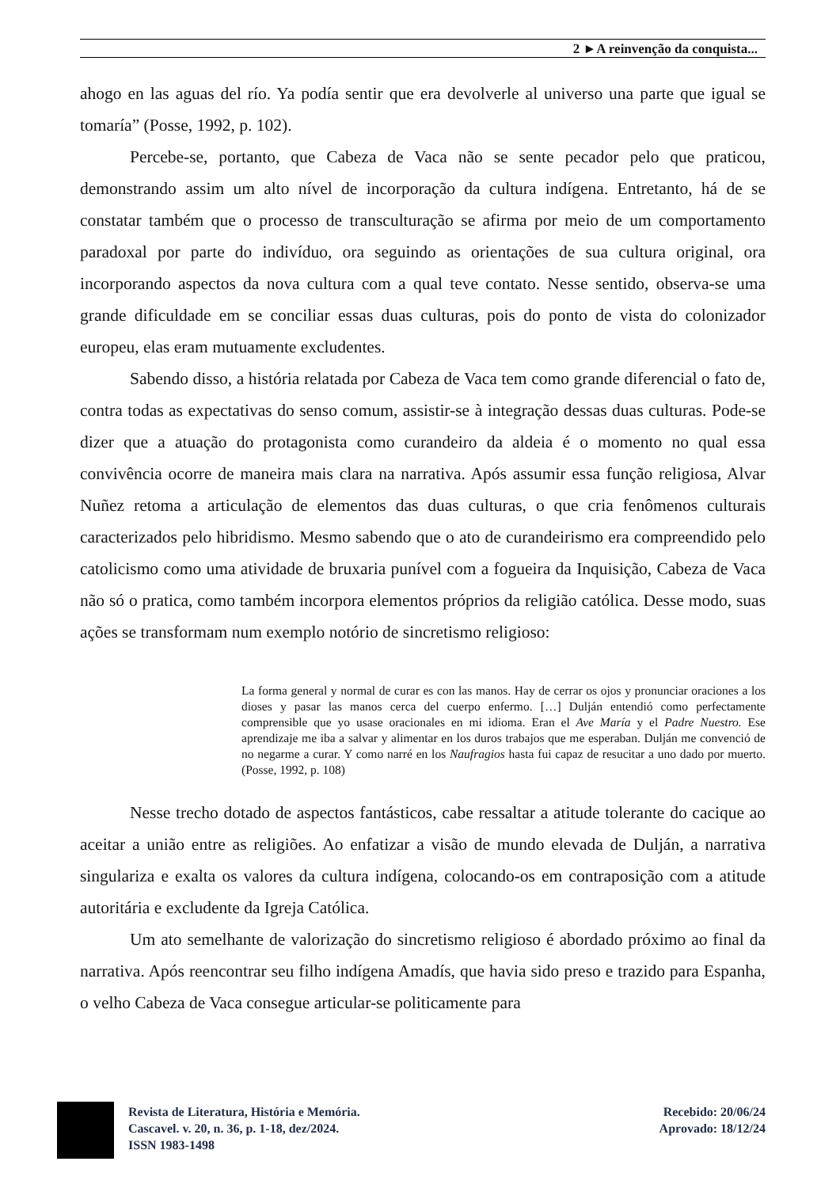2 ►A reinvenção da conquista...
ahogo en las aguas del río. Ya podía sentir que era devolverle al universo una parte que igual se tomaría” (Posse, 1992, p. 102).
Percebe-se, portanto, que Cabeza de Vaca não se sente pecador pelo que praticou, demonstrando assim um alto nível de incorporação da cultura indígena. Entretanto, há de se constatar também que o processo de transculturação se afirma por meio de um comportamento paradoxal por parte do indivíduo, ora seguindo as orientações de sua cultura original, ora incorporando aspectos da nova cultura com a qual teve contato. Nesse sentido, observa-se uma grande dificuldade em se conciliar essas duas culturas, pois do ponto de vista do colonizador europeu, elas eram mutuamente excludentes.
Sabendo disso, a história relatada por Cabeza de Vaca tem como grande diferencial o fato de, contra todas as expectativas do senso comum, assistir-se à integração dessas duas culturas. Pode-se dizer que a atuação do protagonista como curandeiro da aldeia é o momento no qual essa convivência ocorre de maneira mais clara na narrativa. Após assumir essa função religiosa, Alvar Nuñez retoma a articulação de elementos das duas culturas, o que cria fenômenos culturais caracterizados pelo hibridismo. Mesmo sabendo que o ato de curandeirismo era compreendido pelo catolicismo como uma atividade de bruxaria punível com a fogueira da Inquisição, Cabeza de Vaca não só o pratica, como também incorpora elementos próprios da religião católica. Desse modo, suas ações se transformam num exemplo notório de sincretismo religioso:
La forma general y normal de curar es con las manos. Hay de cerrar os ojos y pronunciar oraciones a los dioses y pasar las manos cerca del cuerpo enfermo. […] Dulján entendió como perfectamente comprensible que yo usase oracionales en mi idioma. Eran el Ave María y el Padre Nuestro. Ese aprendizaje me iba a salvar y alimentar en los duros trabajos que me esperaban. Dulján me convenció de no negarme a curar. Y como narré en los Naufragios hasta fui capaz de resucitar a uno dado por muerto. (Posse, 1992, p. 108)
Nesse trecho dotado de aspectos fantásticos, cabe ressaltar a atitude tolerante do cacique ao aceitar a união entre as religiões. Ao enfatizar a visão de mundo elevada de Dulján, a narrativa singulariza e exalta os valores da cultura indígena, colocando-os em contraposição com a atitude autoritária e excludente da Igreja Católica.
Um ato semelhante de valorização do sincretismo religioso é abordado próximo ao final da narrativa. Após reencontrar seu filho indígena Amadís, que havia sido preso e trazido para Espanha, o velho Cabeza de Vaca consegue articular-se politicamente para
Revista de Literatura, História e Memória.
Cascavel. v. 20, n. 36, p. 1-18, dez/2024.
ISSN 1983-1498
Recebido: 20/06/24
Aprovado: 18/12/24